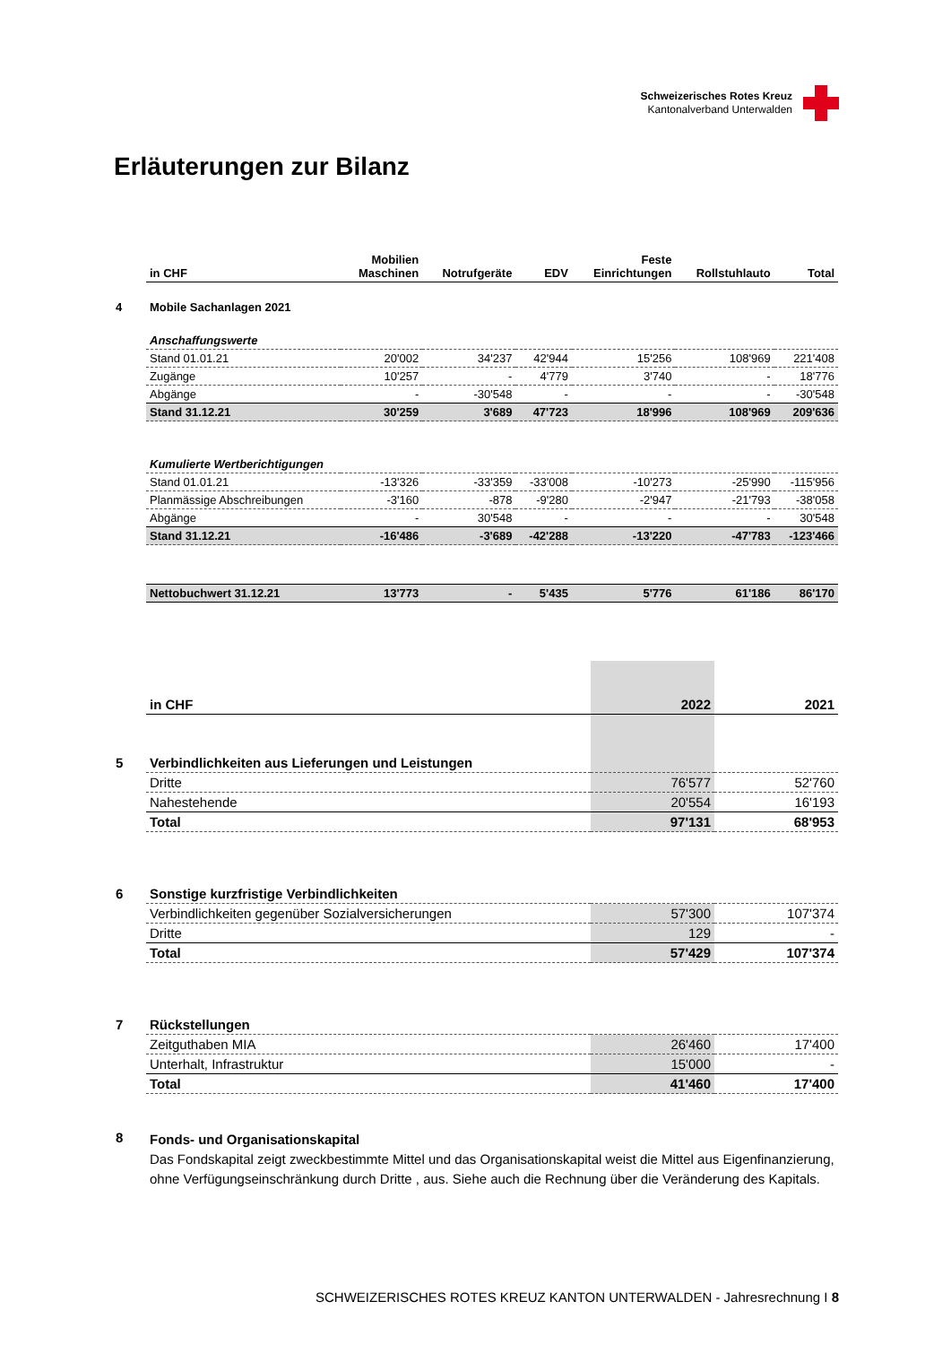Schweizerisches Rotes Kreuz
Kantonalverband Unterwalden
Erläuterungen zur Bilanz
| | in CHF | Mobilien Maschinen | Notrufgeräte | EDV | Feste Einrichtungen | Rollstuhlauto | Total |
| --- | --- | --- | --- | --- | --- | --- | --- |
| 4 | Mobile Sachanlagen 2021 | | | | | | |
| | Anschaffungswerte | | | | | | |
| | Stand 01.01.21 | 20'002 | 34'237 | 42'944 | 15'256 | 108'969 | 221'408 |
| | Zugänge | 10'257 | - | 4'779 | 3'740 | - | 18'776 |
| | Abgänge | - | -30'548 | - | - | - | -30'548 |
| | Stand 31.12.21 | 30'259 | 3'689 | 47'723 | 18'996 | 108'969 | 209'636 |
| | Kumulierte Wertberichtigungen | | | | | | |
| | Stand 01.01.21 | -13'326 | -33'359 | -33'008 | -10'273 | -25'990 | -115'956 |
| | Planmässige Abschreibungen | -3'160 | -878 | -9'280 | -2'947 | -21'793 | -38'058 |
| | Abgänge | - | 30'548 | - | - | - | 30'548 |
| | Stand 31.12.21 | -16'486 | -3'689 | -42'288 | -13'220 | -47'783 | -123'466 |
| | Nettobuchwert 31.12.21 | 13'773 | - | 5'435 | 5'776 | 61'186 | 86'170 |
| | in CHF | 2022 | 2021 |
| --- | --- | --- | --- |
| 5 | Verbindlichkeiten aus Lieferungen und Leistungen | | |
| | Dritte | 76'577 | 52'760 |
| | Nahestehende | 20'554 | 16'193 |
| | Total | 97'131 | 68'953 |
| 6 | Sonstige kurzfristige Verbindlichkeiten | | |
| | Verbindlichkeiten gegenüber Sozialversicherungen | 57'300 | 107'374 |
| | Dritte | 129 | - |
| | Total | 57'429 | 107'374 |
| 7 | Rückstellungen | | |
| | Zeitguthaben MIA | 26'460 | 17'400 |
| | Unterhalt, Infrastruktur | 15'000 | - |
| | Total | 41'460 | 17'400 |
| 8 | Fonds- und Organisationskapital Das Fondskapital zeigt zweckbestimmte Mittel und das Organisationskapital weist die Mittel aus Eigenfinanzierung, ohne Verfügungseinschränkung durch Dritte , aus. Siehe auch die Rechnung über die Veränderung des Kapitals. | | |
SCHWEIZERISCHES ROTES KREUZ KANTON UNTERWALDEN - Jahresrechnung I 8